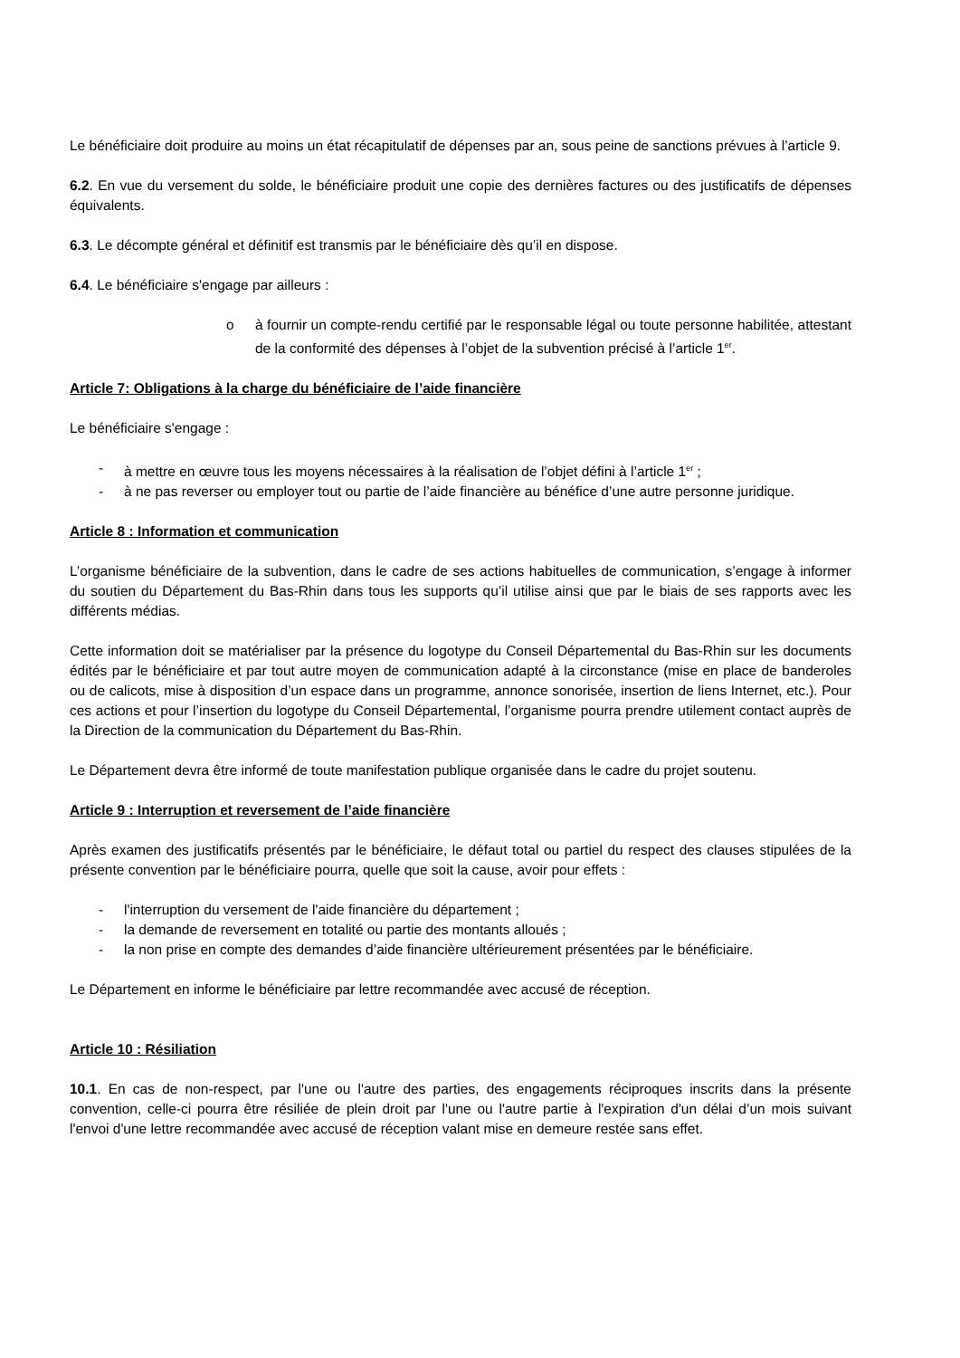Le bénéficiaire doit produire au moins un état récapitulatif de dépenses par an, sous peine de sanctions prévues à l’article 9.
6.2. En vue du versement du solde, le bénéficiaire produit une copie des dernières factures ou des justificatifs de dépenses équivalents.
6.3. Le décompte général et définitif est transmis par le bénéficiaire dès qu’il en dispose.
6.4. Le bénéficiaire s'engage par ailleurs :
o à fournir un compte-rendu certifié par le responsable légal ou toute personne habilitée, attestant de la conformité des dépenses à l’objet de la subvention précisé à l’article 1<sup>er</sup>.
Article 7: Obligations à la charge du bénéficiaire de l’aide financière
Le bénéficiaire s'engage :
- à mettre en œuvre tous les moyens nécessaires à la réalisation de l’objet défini à l’article 1<sup>er</sup> ;
- à ne pas reverser ou employer tout ou partie de l’aide financière au bénéfice d’une autre personne juridique.
Article 8 : Information et communication
L’organisme bénéficiaire de la subvention, dans le cadre de ses actions habituelles de communication, s’engage à informer du soutien du Département du Bas-Rhin dans tous les supports qu’il utilise ainsi que par le biais de ses rapports avec les différents médias.
Cette information doit se matérialiser par la présence du logotype du Conseil Départemental du Bas-Rhin sur les documents édités par le bénéficiaire et par tout autre moyen de communication adapté à la circonstance (mise en place de banderoles ou de calicots, mise à disposition d’un espace dans un programme, annonce sonorisée, insertion de liens Internet, etc.). Pour ces actions et pour l’insertion du logotype du Conseil Départemental, l’organisme pourra prendre utilement contact auprès de la Direction de la communication du Département du Bas-Rhin.
Le Département devra être informé de toute manifestation publique organisée dans le cadre du projet soutenu.
Article 9 : Interruption et reversement de l’aide financière
Après examen des justificatifs présentés par le bénéficiaire, le défaut total ou partiel du respect des clauses stipulées de la présente convention par le bénéficiaire pourra, quelle que soit la cause, avoir pour effets :
- l'interruption du versement de l'aide financière du département ;
- la demande de reversement en totalité ou partie des montants alloués ;
- la non prise en compte des demandes d’aide financière ultérieurement présentées par le bénéficiaire.
Le Département en informe le bénéficiaire par lettre recommandée avec accusé de réception.
Article 10 : Résiliation
10.1. En cas de non-respect, par l'une ou l'autre des parties, des engagements réciproques inscrits dans la présente convention, celle-ci pourra être résiliée de plein droit par l'une ou l'autre partie à l'expiration d'un délai d’un mois suivant l'envoi d'une lettre recommandée avec accusé de réception valant mise en demeure restée sans effet.